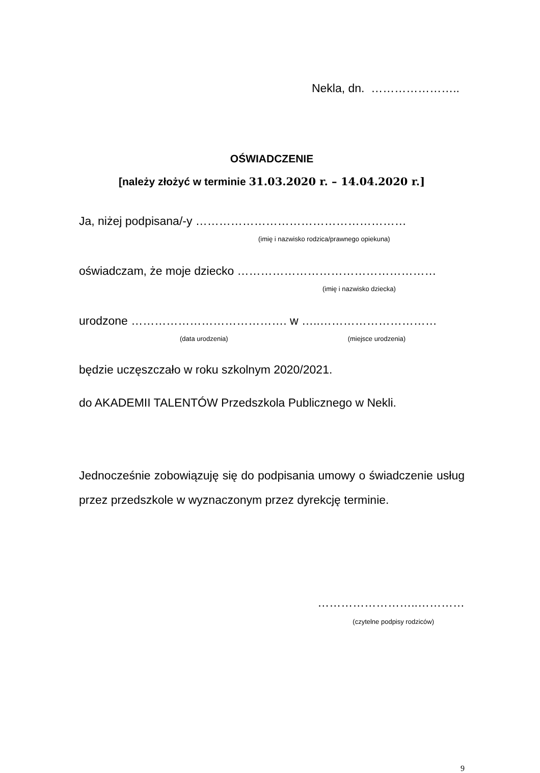Nekla, dn. …………………..
OŚWIADCZENIE
[należy złożyć w terminie 31.03.2020 r. – 14.04.2020 r.]
Ja, niżej podpisana/-y ………………………………………………
(imię i nazwisko rodzica/prawnego opiekuna)
oświadczam, że moje dziecko ……………………………………………
(imię i nazwisko dziecka)
urodzone …………………………………. w …..…………………………
(data urodzenia) (miejsce urodzenia)
będzie uczęszczało w roku szkolnym 2020/2021.
do AKADEMII TALENTÓW Przedszkola Publicznego w Nekli.
Jednocześnie zobowiązuję się do podpisania umowy o świadczenie usług przez przedszkole w wyznaczonym przez dyrekcję terminie.
……………………..…………
(czytelne podpisy rodziców)
9